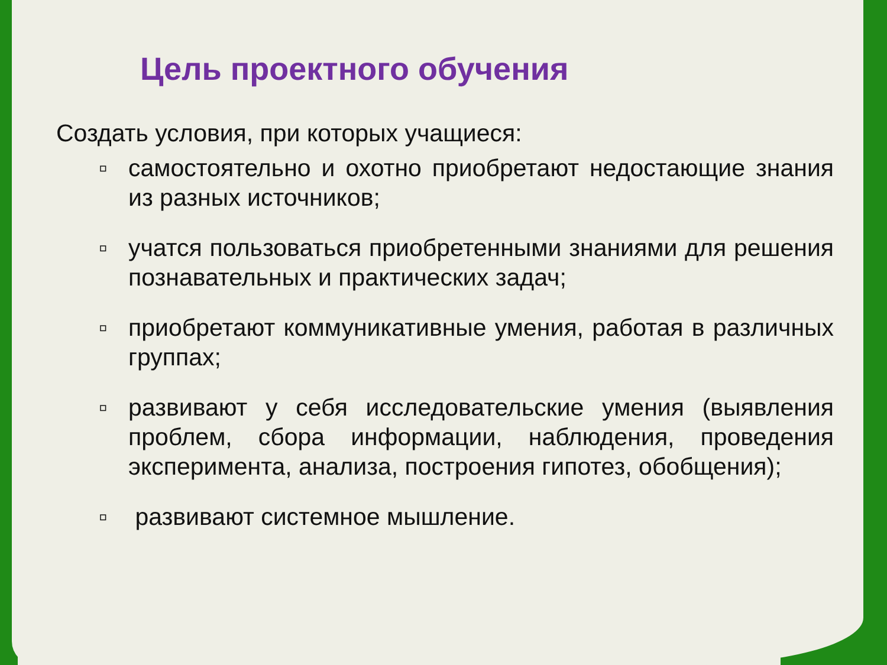Цель проектного обучения
Создать условия, при которых учащиеся:
▫ самостоятельно и охотно приобретают недостающие знания из разных источников;
▫ учатся пользоваться приобретенными знаниями для решения познавательных и практических задач;
▫ приобретают коммуникативные умения, работая в различных группах;
▫ развивают у себя исследовательские умения (выявления проблем, сбора информации, наблюдения, проведения эксперимента, анализа, построения гипотез, обобщения);
▫ развивают системное мышление.